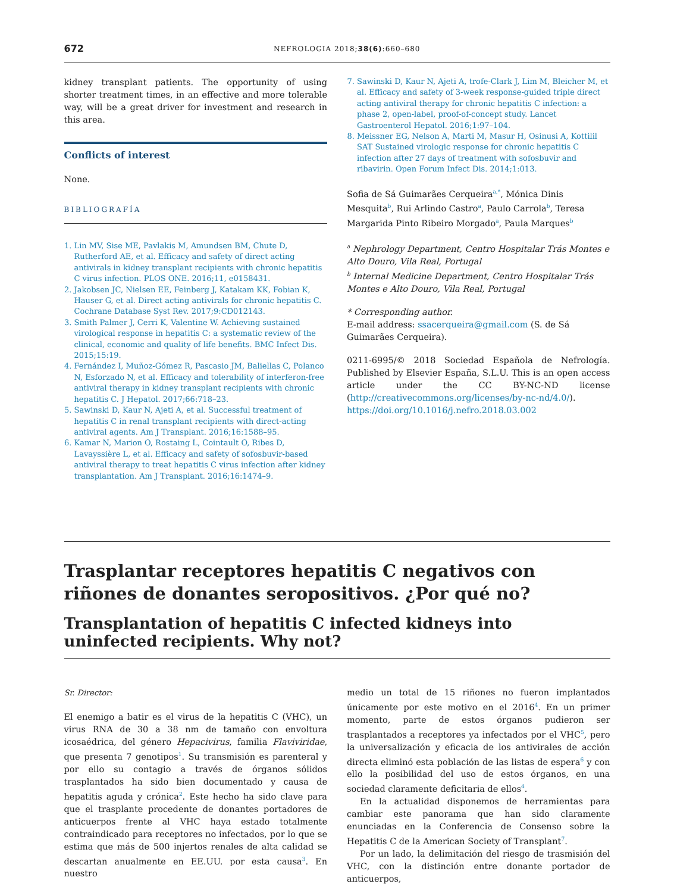672 NEFROLOGIA 2018;38(6):660–680
kidney transplant patients. The opportunity of using shorter treatment times, in an effective and more tolerable way, will be a great driver for investment and research in this area.
Conflicts of interest
None.
BIBLIOGRAFÍA
1. Lin MV, Sise ME, Pavlakis M, Amundsen BM, Chute D, Rutherford AE, et al. Efficacy and safety of direct acting antivirals in kidney transplant recipients with chronic hepatitis C virus infection. PLOS ONE. 2016;11, e0158431.
2. Jakobsen JC, Nielsen EE, Feinberg J, Katakam KK, Fobian K, Hauser G, et al. Direct acting antivirals for chronic hepatitis C. Cochrane Database Syst Rev. 2017;9:CD012143.
3. Smith Palmer J, Cerri K, Valentine W. Achieving sustained virological response in hepatitis C: a systematic review of the clinical, economic and quality of life benefits. BMC Infect Dis. 2015;15:19.
4. Fernández I, Muñoz-Gómez R, Pascasio JM, Baliellas C, Polanco N, Esforzado N, et al. Efficacy and tolerability of interferon-free antiviral therapy in kidney transplant recipients with chronic hepatitis C. J Hepatol. 2017;66:718–23.
5. Sawinski D, Kaur N, Ajeti A, et al. Successful treatment of hepatitis C in renal transplant recipients with direct-acting antiviral agents. Am J Transplant. 2016;16:1588–95.
6. Kamar N, Marion O, Rostaing L, Cointault O, Ribes D, Lavayssière L, et al. Efficacy and safety of sofosbuvir-based antiviral therapy to treat hepatitis C virus infection after kidney transplantation. Am J Transplant. 2016;16:1474–9.
7. Sawinski D, Kaur N, Ajeti A, trofe-Clark J, Lim M, Bleicher M, et al. Efficacy and safety of 3-week response-guided triple direct acting antiviral therapy for chronic hepatitis C infection: a phase 2, open-label, proof-of-concept study. Lancet Gastroenterol Hepatol. 2016;1:97–104.
8. Meissner EG, Nelson A, Marti M, Masur H, Osinusi A, Kottilil SAT Sustained virologic response for chronic hepatitis C infection after 27 days of treatment with sofosbuvir and ribavirin. Open Forum Infect Dis. 2014;1:013.
Sofia de Sá Guimarães Cerqueira<sup>a,*</sup>, Mónica Dinis Mesquita<sup>b</sup>, Rui Arlindo Castro<sup>a</sup>, Paulo Carrola<sup>b</sup>, Teresa Margarida Pinto Ribeiro Morgado<sup>a</sup>, Paula Marques<sup>b</sup>
<sup>a</sup> Nephrology Department, Centro Hospitalar Trás Montes e Alto Douro, Vila Real, Portugal
<sup>b</sup> Internal Medicine Department, Centro Hospitalar Trás Montes e Alto Douro, Vila Real, Portugal
* Corresponding author.
E-mail address: ssacerqueira@gmail.com (S. de Sá Guimarães Cerqueira).
0211-6995/© 2018 Sociedad Española de Nefrología. Published by Elsevier España, S.L.U. This is an open access article under the CC BY-NC-ND license (http://creativecommons.org/licenses/by-nc-nd/4.0/).
https://doi.org/10.1016/j.nefro.2018.03.002
Trasplantar receptores hepatitis C negativos con riñones de donantes seropositivos. ¿Por qué no?
Transplantation of hepatitis C infected kidneys into uninfected recipients. Why not?
Sr. Director:
El enemigo a batir es el virus de la hepatitis C (VHC), un virus RNA de 30 a 38 nm de tamaño con envoltura icosaédrica, del género Hepacivirus, familia Flaviviridae, que presenta 7 genotipos<sup>1</sup>. Su transmisión es parenteral y por ello su contagio a través de órganos sólidos trasplantados ha sido bien documentado y causa de hepatitis aguda y crónica<sup>2</sup>. Este hecho ha sido clave para que el trasplante procedente de donantes portadores de anticuerpos frente al VHC haya estado totalmente contraindicado para receptores no infectados, por lo que se estima que más de 500 injertos renales de alta calidad se descartan anualmente en EE.UU. por esta causa<sup>3</sup>. En nuestro
medio un total de 15 riñones no fueron implantados únicamente por este motivo en el 2016<sup>4</sup>. En un primer momento, parte de estos órganos pudieron ser trasplantados a receptores ya infectados por el VHC<sup>5</sup>, pero la universalización y eficacia de los antivirales de acción directa eliminó esta población de las listas de espera<sup>6</sup> y con ello la posibilidad del uso de estos órganos, en una sociedad claramente deficitaria de ellos<sup>4</sup>.
En la actualidad disponemos de herramientas para cambiar este panorama que han sido claramente enunciadas en la Conferencia de Consenso sobre la Hepatitis C de la American Society of Transplant<sup>7</sup>.
Por un lado, la delimitación del riesgo de trasmisión del VHC, con la distinción entre donante portador de anticuerpos,